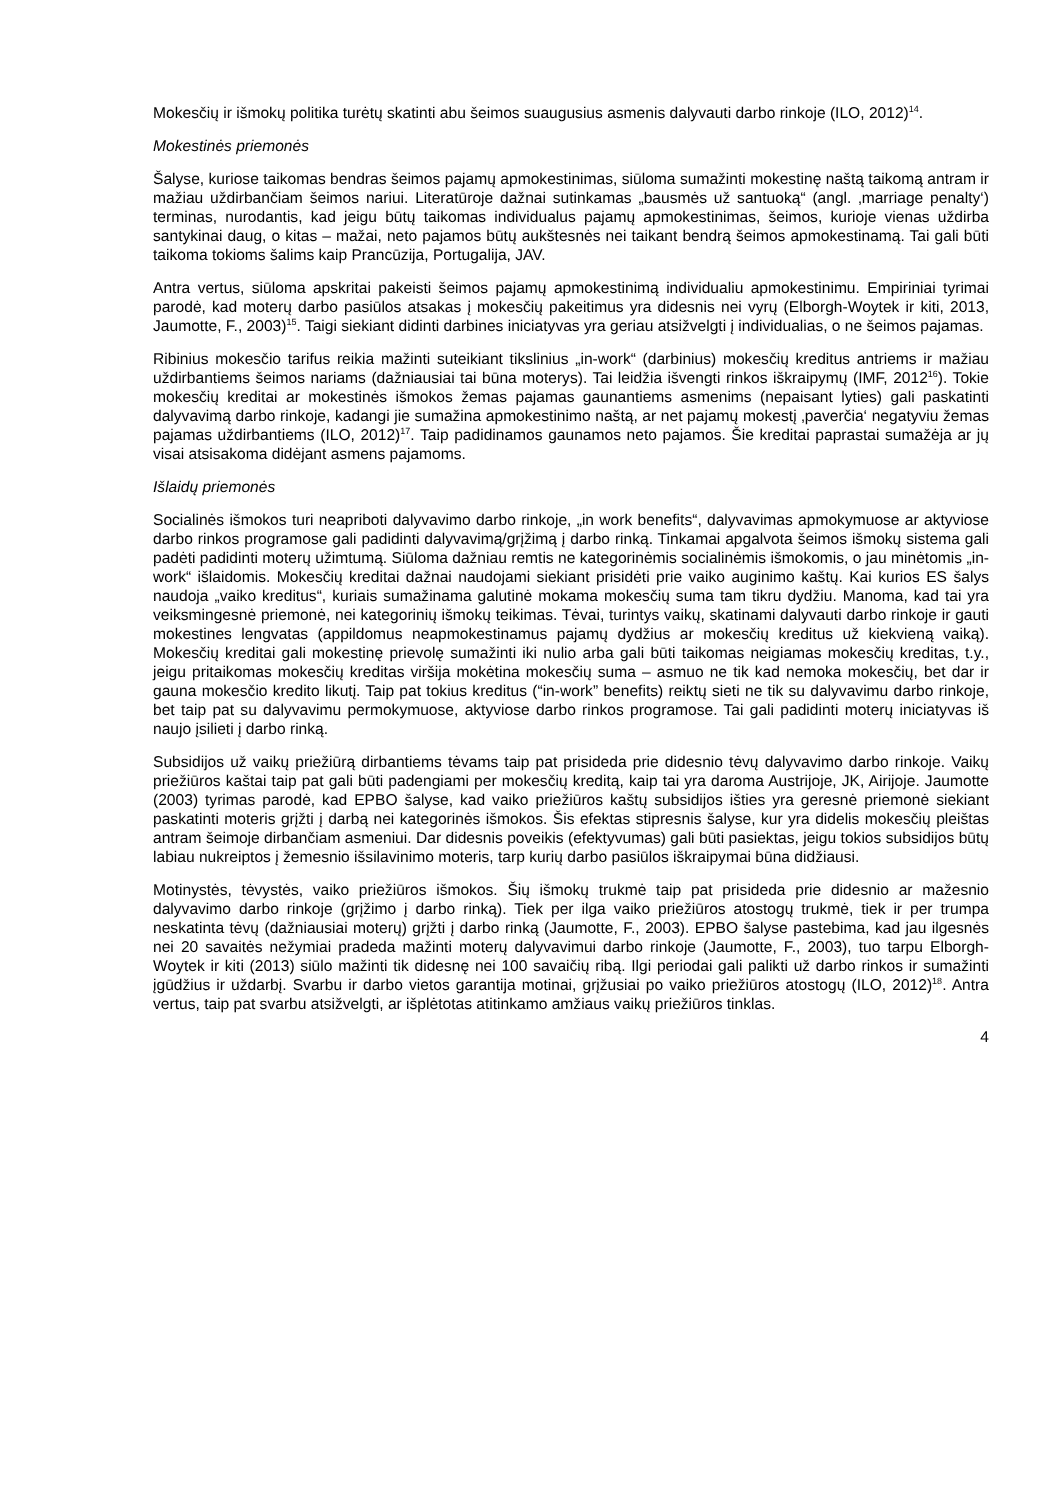Mokesčių ir išmokų politika turėtų skatinti abu šeimos suaugusius asmenis dalyvauti darbo rinkoje (ILO, 2012)<sup>14</sup>.
Mokestinės priemonės
Šalyse, kuriose taikomas bendras šeimos pajamų apmokestinimas, siūloma sumažinti mokestinę naštą taikomą antram ir mažiau uždirbančiam šeimos nariui. Literatūroje dažnai sutinkamas „bausmės už santuoką“ (angl. ‚marriage penalty‘) terminas, nurodantis, kad jeigu būtų taikomas individualus pajamų apmokestinimas, šeimos, kurioje vienas uždirba santykinai daug, o kitas – mažai, neto pajamos būtų aukštesnės nei taikant bendrą šeimos apmokestinamą. Tai gali būti taikoma tokioms šalims kaip Prancūzija, Portugalija, JAV.
Antra vertus, siūloma apskritai pakeisti šeimos pajamų apmokestinimą individualiu apmokestinimu. Empiriniai tyrimai parodė, kad moterų darbo pasiūlos atsakas į mokesčių pakeitimus yra didesnis nei vyrų (Elborgh-Woytek ir kiti, 2013, Jaumotte, F., 2003)<sup>15</sup>. Taigi siekiant didinti darbines iniciatyvas yra geriau atsižvelgti į individualias, o ne šeimos pajamas.
Ribinius mokesčio tarifus reikia mažinti suteikiant tikslinius „in-work“ (darbinius) mokesčių kreditus antriems ir mažiau uždirbantiems šeimos nariams (dažniausiai tai būna moterys). Tai leidžia išvengti rinkos iškraipymų (IMF, 2012<sup>16</sup>). Tokie mokesčių kreditai ar mokestinės išmokos žemas pajamas gaunantiems asmenims (nepaisant lyties) gali paskatinti dalyvavimą darbo rinkoje, kadangi jie sumažina apmokestinimo naštą, ar net pajamų mokestį ‚paverčia‘ negatyviu žemas pajamas uždirbantiems (ILO, 2012)<sup>17</sup>. Taip padidinamos gaunamos neto pajamos. Šie kreditai paprastai sumažėja ar jų visai atsisakoma didėjant asmens pajamoms.
Išlaidų priemonės
Socialinės išmokos turi neapriboti dalyvavimo darbo rinkoje, „in work benefits“, dalyvavimas apmokymuose ar aktyviose darbo rinkos programose gali padidinti dalyvavimą/grįžimą į darbo rinką. Tinkamai apgalvota šeimos išmokų sistema gali padėti padidinti moterų užimtumą. Siūloma dažniau remtis ne kategorinėmis socialinėmis išmokomis, o jau minėtomis „in-work“ išlaidomis. Mokesčių kreditai dažnai naudojami siekiant prisidėti prie vaiko auginimo kaštų. Kai kurios ES šalys naudoja „vaiko kreditus“, kuriais sumažinama galutinė mokama mokesčių suma tam tikru dydžiu. Manoma, kad tai yra veiksmingesnė priemonė, nei kategorinių išmokų teikimas. Tėvai, turintys vaikų, skatinami dalyvauti darbo rinkoje ir gauti mokestines lengvatas (appildomus neapmokestinamus pajamų dydžius ar mokesčių kreditus už kiekvieną vaiką). Mokesčių kreditai gali mokestinę prievolę sumažinti iki nulio arba gali būti taikomas neigiamas mokesčių kreditas, t.y., jeigu pritaikomas mokesčių kreditas viršija mokėtina mokesčių suma – asmuo ne tik kad nemoka mokesčių, bet dar ir gauna mokesčio kredito likutį. Taip pat tokius kreditus (“in-work” benefits) reiktų sieti ne tik su dalyvavimu darbo rinkoje, bet taip pat su dalyvavimu permokymuose, aktyviose darbo rinkos programose. Tai gali padidinti moterų iniciatyvas iš naujo įsilieti į darbo rinką.
Subsidijos už vaikų priežiūrą dirbantiems tėvams taip pat prisideda prie didesnio tėvų dalyvavimo darbo rinkoje. Vaikų priežiūros kaštai taip pat gali būti padengiami per mokesčių kreditą, kaip tai yra daroma Austrijoje, JK, Airijoje. Jaumotte (2003) tyrimas parodė, kad EPBO šalyse, kad vaiko priežiūros kaštų subsidijos išties yra geresnė priemonė siekiant paskatinti moteris grįžti į darbą nei kategorinės išmokos. Šis efektas stipresnis šalyse, kur yra didelis mokesčių pleištas antram šeimoje dirbančiam asmeniui. Dar didesnis poveikis (efektyvumas) gali būti pasiektas, jeigu tokios subsidijos būtų labiau nukreiptos į žemesnio išsilavinimo moteris, tarp kurių darbo pasiūlos iškraipymai būna didžiausi.
Motinystės, tėvystės, vaiko priežiūros išmokos. Šių išmokų trukmė taip pat prisideda prie didesnio ar mažesnio dalyvavimo darbo rinkoje (grįžimo į darbo rinką). Tiek per ilga vaiko priežiūros atostogų trukmė, tiek ir per trumpa neskatintа tėvų (dažniausiai moterų) grįžti į darbo rinką (Jaumotte, F., 2003). EPBO šalyse pastebima, kad jau ilgesnės nei 20 savaitės nežymiai pradeda mažinti moterų dalyvavimui darbo rinkoje (Jaumotte, F., 2003), tuo tarpu Elborgh-Woytek ir kiti (2013) siūlo mažinti tik didesnę nei 100 savaičių ribą. Ilgi periodai gali palikti už darbo rinkos ir sumažinti įgūdžius ir uždarbį. Svarbu ir darbo vietos garantija motinai, grįžusiai po vaiko priežiūros atostogų (ILO, 2012)<sup>18</sup>. Antra vertus, taip pat svarbu atsižvelgti, ar išplėtotas atitinkamo amžiaus vaikų priežiūros tinklas.
4